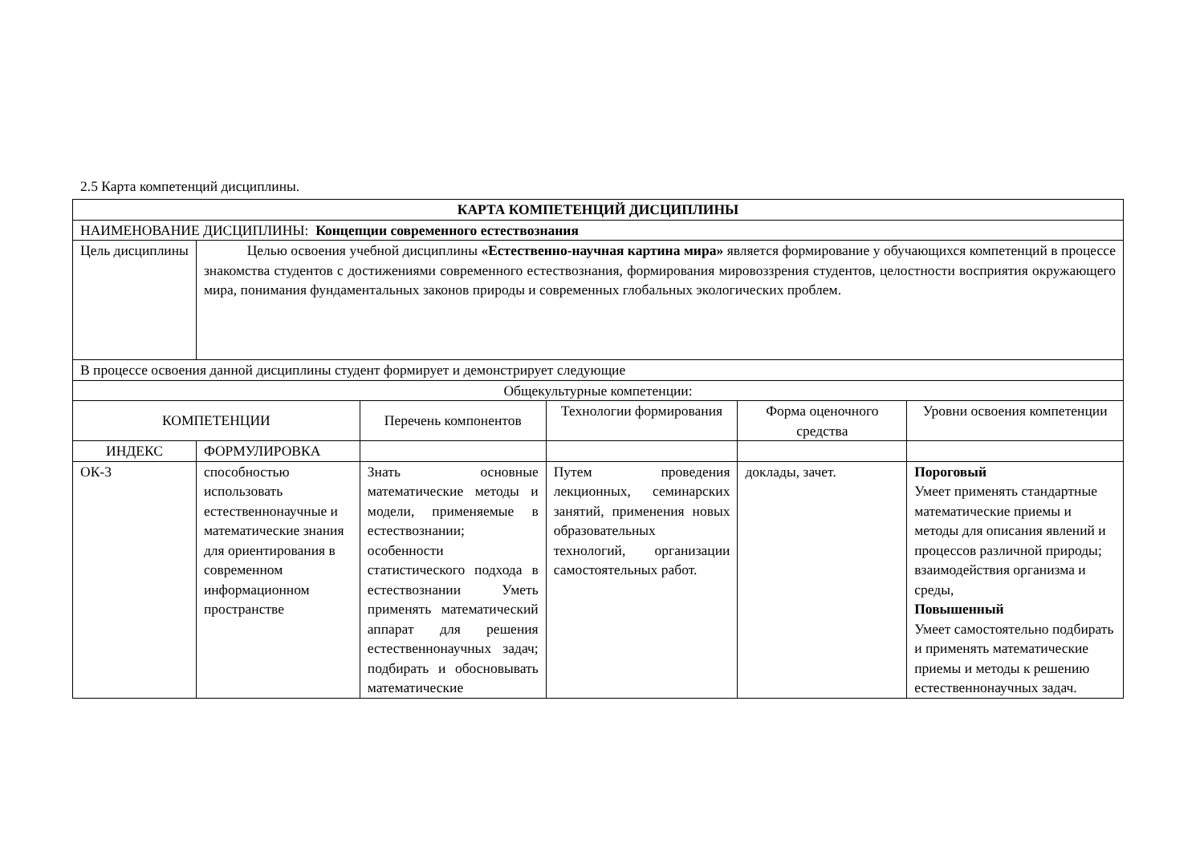2.5 Карта компетенций дисциплины.
| КАРТА КОМПЕТЕНЦИЙ ДИСЦИПЛИНЫ | | | | | |
| --- | --- | --- | --- | --- | --- |
| НАИМЕНОВАНИЕ ДИСЦИПЛИНЫ: Концепции современного естествознания | | | | | |
| Цель дисциплины | Целью освоения учебной дисциплины «Естественно-научная картина мира» является формирование у обучающихся компетенций в процессе знакомства студентов с достижениями современного естествознания, формирования мировоззрения студентов, целостности восприятия окружающего мира, понимания фундаментальных законов природы и современных глобальных экологических проблем. | | | | |
| В процессе освоения данной дисциплины студент формирует и демонстрирует следующие | | | | | |
| Общекультурные компетенции: | | | | | |
| КОМПЕТЕНЦИИ | | Перечень компонентов | Технологии формирования | Форма оценочного средства | Уровни освоения компетенции |
| ИНДЕКС | ФОРМУЛИРОВКА | | | | |
| ОК-3 | способностью использовать естественнонаучные и математические знания для ориентирования в современном информационном пространстве | Знать основные математические методы и модели, применяемые в естествознании; особенности статистического подхода в естествознании Уметь применять математический аппарат для решения естественнонаучных задач; подбирать и обосновывать математические | Путем проведения лекционных, семинарских занятий, применения новых образовательных технологий, организации самостоятельных работ. | доклады, зачет. | Пороговый Умеет применять стандартные математические приемы и методы для описания явлений и процессов различной природы; взаимодействия организма и среды, Повышенный Умеет самостоятельно подбирать и применять математические приемы и методы к решению естественнонаучных задач. |